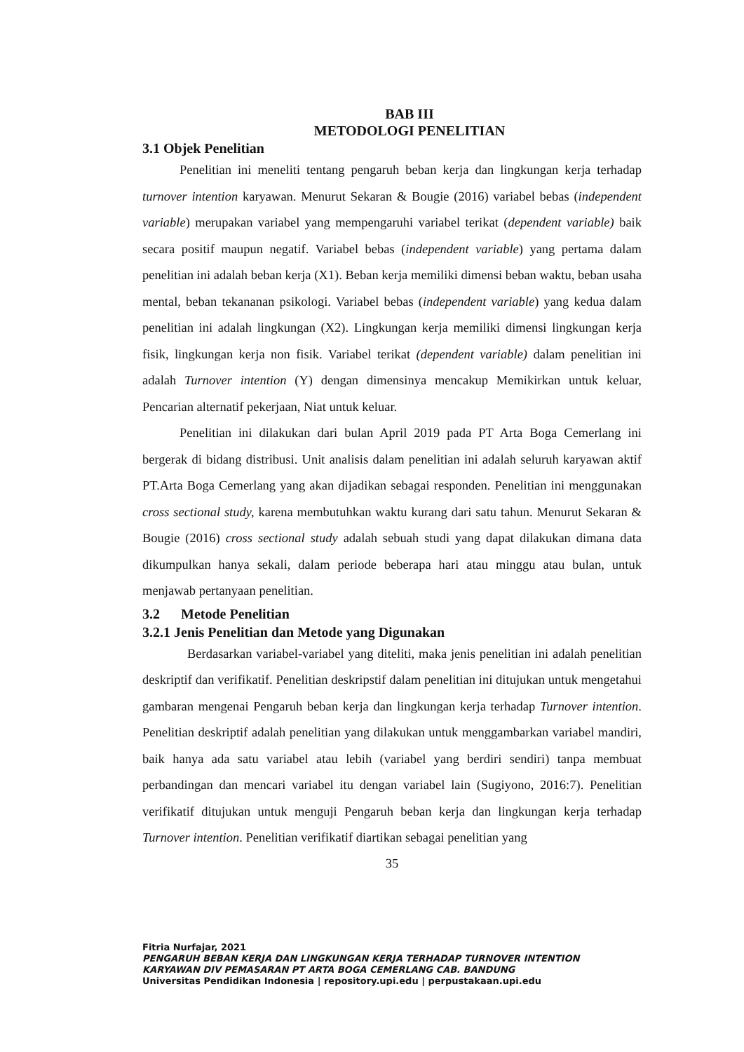BAB III
METODOLOGI PENELITIAN
3.1 Objek Penelitian
Penelitian ini meneliti tentang pengaruh beban kerja dan lingkungan kerja terhadap turnover intention karyawan. Menurut Sekaran & Bougie (2016) variabel bebas (independent variable) merupakan variabel yang mempengaruhi variabel terikat (dependent variable) baik secara positif maupun negatif. Variabel bebas (independent variable) yang pertama dalam penelitian ini adalah beban kerja (X1). Beban kerja memiliki dimensi beban waktu, beban usaha mental, beban tekananan psikologi. Variabel bebas (independent variable) yang kedua dalam penelitian ini adalah lingkungan (X2). Lingkungan kerja memiliki dimensi lingkungan kerja fisik, lingkungan kerja non fisik. Variabel terikat (dependent variable) dalam penelitian ini adalah Turnover intention (Y) dengan dimensinya mencakup Memikirkan untuk keluar, Pencarian alternatif pekerjaan, Niat untuk keluar.
Penelitian ini dilakukan dari bulan April 2019 pada PT Arta Boga Cemerlang ini bergerak di bidang distribusi. Unit analisis dalam penelitian ini adalah seluruh karyawan aktif PT.Arta Boga Cemerlang yang akan dijadikan sebagai responden. Penelitian ini menggunakan cross sectional study, karena membutuhkan waktu kurang dari satu tahun. Menurut Sekaran & Bougie (2016) cross sectional study adalah sebuah studi yang dapat dilakukan dimana data dikumpulkan hanya sekali, dalam periode beberapa hari atau minggu atau bulan, untuk menjawab pertanyaan penelitian.
3.2 Metode Penelitian
3.2.1 Jenis Penelitian dan Metode yang Digunakan
Berdasarkan variabel-variabel yang diteliti, maka jenis penelitian ini adalah penelitian deskriptif dan verifikatif. Penelitian deskripstif dalam penelitian ini ditujukan untuk mengetahui gambaran mengenai Pengaruh beban kerja dan lingkungan kerja terhadap Turnover intention. Penelitian deskriptif adalah penelitian yang dilakukan untuk menggambarkan variabel mandiri, baik hanya ada satu variabel atau lebih (variabel yang berdiri sendiri) tanpa membuat perbandingan dan mencari variabel itu dengan variabel lain (Sugiyono, 2016:7). Penelitian verifikatif ditujukan untuk menguji Pengaruh beban kerja dan lingkungan kerja terhadap Turnover intention. Penelitian verifikatif diartikan sebagai penelitian yang
35
Fitria Nurfajar, 2021
PENGARUH BEBAN KERJA DAN LINGKUNGAN KERJA TERHADAP TURNOVER INTENTION
KARYAWAN DIV PEMASARAN PT ARTA BOGA CEMERLANG CAB. BANDUNG
Universitas Pendidikan Indonesia | repository.upi.edu | perpustakaan.upi.edu